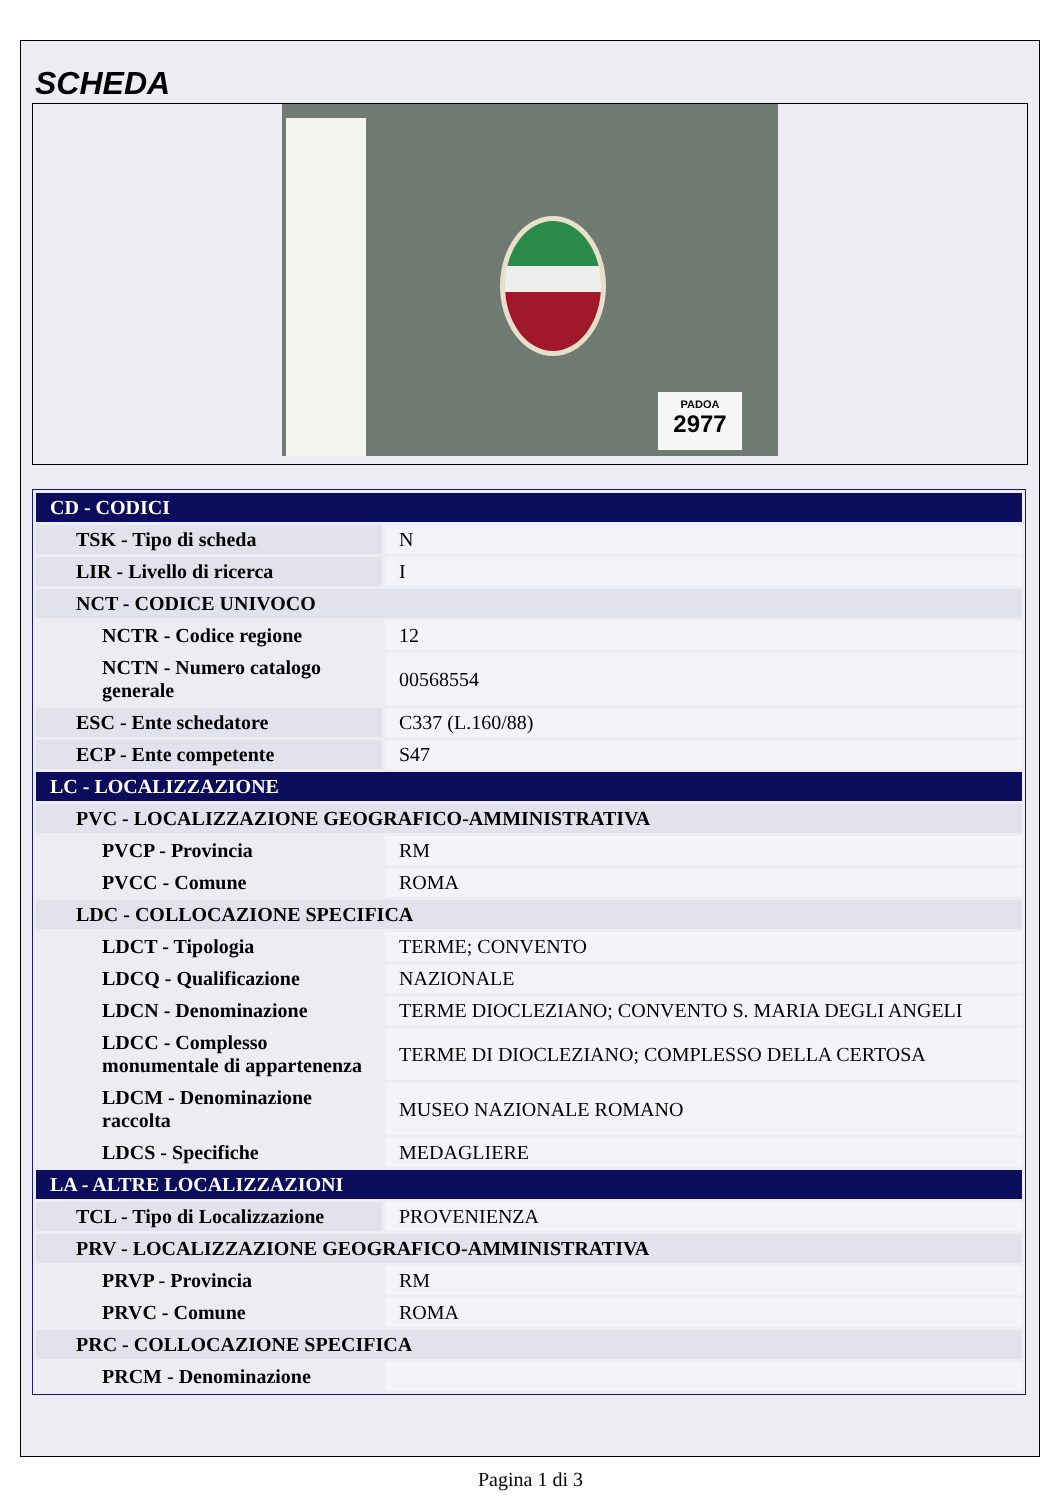SCHEDA
PADOA
2977
| CD - CODICI | |
| TSK - Tipo di scheda | N |
| LIR - Livello di ricerca | I |
| NCT - CODICE UNIVOCO | |
| NCTR - Codice regione | 12 |
| NCTN - Numero catalogo generale | 00568554 |
| ESC - Ente schedatore | C337 (L.160/88) |
| ECP - Ente competente | S47 |
| LC - LOCALIZZAZIONE | |
| PVC - LOCALIZZAZIONE GEOGRAFICO-AMMINISTRATIVA | |
| PVCP - Provincia | RM |
| PVCC - Comune | ROMA |
| LDC - COLLOCAZIONE SPECIFICA | |
| LDCT - Tipologia | TERME; CONVENTO |
| LDCQ - Qualificazione | NAZIONALE |
| LDCN - Denominazione | TERME DIOCLEZIANO; CONVENTO S. MARIA DEGLI ANGELI |
| LDCC - Complesso monumentale di appartenenza | TERME DI DIOCLEZIANO; COMPLESSO DELLA CERTOSA |
| LDCM - Denominazione raccolta | MUSEO NAZIONALE ROMANO |
| LDCS - Specifiche | MEDAGLIERE |
| LA - ALTRE LOCALIZZAZIONI | |
| TCL - Tipo di Localizzazione | PROVENIENZA |
| PRV - LOCALIZZAZIONE GEOGRAFICO-AMMINISTRATIVA | |
| PRVP - Provincia | RM |
| PRVC - Comune | ROMA |
| PRC - COLLOCAZIONE SPECIFICA | |
| PRCM - Denominazione | |
Pagina 1 di 3